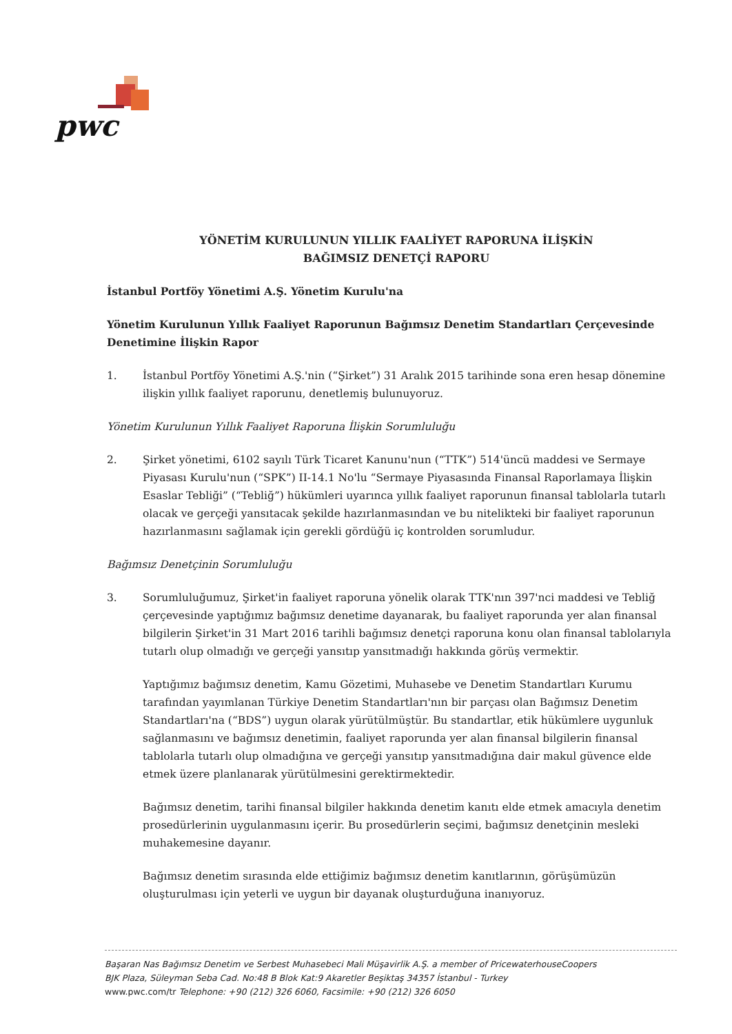pwc
YÖNETİM KURULUNUN YILLIK FAALİYET RAPORUNA İLİŞKİN
BAĞIMSIZ DENETÇİ RAPORU
İstanbul Portföy Yönetimi A.Ş. Yönetim Kurulu'na
Yönetim Kurulunun Yıllık Faaliyet Raporunun Bağımsız Denetim Standartları Çerçevesinde Denetimine İlişkin Rapor
1. İstanbul Portföy Yönetimi A.Ş.'nin (“Şirket”) 31 Aralık 2015 tarihinde sona eren hesap dönemine ilişkin yıllık faaliyet raporunu, denetlemiş bulunuyoruz.
Yönetim Kurulunun Yıllık Faaliyet Raporuna İlişkin Sorumluluğu
2. Şirket yönetimi, 6102 sayılı Türk Ticaret Kanunu'nun (“TTK”) 514'üncü maddesi ve Sermaye Piyasası Kurulu'nun (“SPK”) II-14.1 No'lu “Sermaye Piyasasında Finansal Raporlamaya İlişkin Esaslar Tebliği” (“Tebliğ”) hükümleri uyarınca yıllık faaliyet raporunun finansal tablolarla tutarlı olacak ve gerçeği yansıtacak şekilde hazırlanmasından ve bu nitelikteki bir faaliyet raporunun hazırlanmasını sağlamak için gerekli gördüğü iç kontrolden sorumludur.
Bağımsız Denetçinin Sorumluluğu
3. Sorumluluğumuz, Şirket'in faaliyet raporuna yönelik olarak TTK'nın 397'nci maddesi ve Tebliğ çerçevesinde yaptığımız bağımsız denetime dayanarak, bu faaliyet raporunda yer alan finansal bilgilerin Şirket'in 31 Mart 2016 tarihli bağımsız denetçi raporuna konu olan finansal tablolarıyla tutarlı olup olmadığı ve gerçeği yansıtıp yansıtmadığı hakkında görüş vermektir.
Yaptığımız bağımsız denetim, Kamu Gözetimi, Muhasebe ve Denetim Standartları Kurumu tarafından yayımlanan Türkiye Denetim Standartları'nın bir parçası olan Bağımsız Denetim Standartları'na (“BDS”) uygun olarak yürütülmüştür. Bu standartlar, etik hükümlere uygunluk sağlanmasını ve bağımsız denetimin, faaliyet raporunda yer alan finansal bilgilerin finansal tablolarla tutarlı olup olmadığına ve gerçeği yansıtıp yansıtmadığına dair makul güvence elde etmek üzere planlanarak yürütülmesini gerektirmektedir.
Bağımsız denetim, tarihi finansal bilgiler hakkında denetim kanıtı elde etmek amacıyla denetim prosedürlerinin uygulanmasını içerir. Bu prosedürlerin seçimi, bağımsız denetçinin mesleki muhakemesine dayanır.
Bağımsız denetim sırasında elde ettiğimiz bağımsız denetim kanıtlarının, görüşümüzün oluşturulması için yeterli ve uygun bir dayanak oluşturduğuna inanıyoruz.
Başaran Nas Bağımsız Denetim ve Serbest Muhasebeci Mali Müşavirlik A.Ş. a member of PricewaterhouseCoopers
BJK Plaza, Süleyman Seba Cad. No:48 B Blok Kat:9 Akaretler Beşiktaş 34357 İstanbul - Turkey
www.pwc.com/tr Telephone: +90 (212) 326 6060, Facsimile: +90 (212) 326 6050